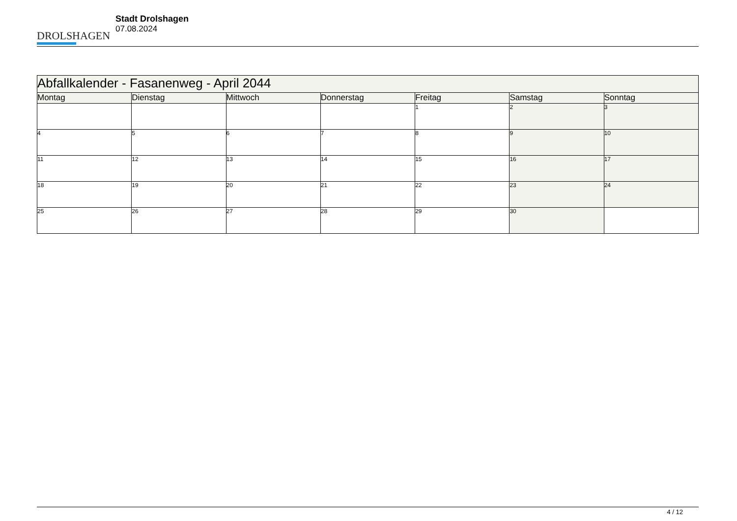DROLSHAGEN
Stadt Drolshagen
07.08.2024
| Abfallkalender - Fasanenweg - April 2044 | | | | | | |
| Montag | Dienstag | Mittwoch | Donnerstag | Freitag | Samstag | Sonntag |
| | | | | 1 | 2 | 3 |
| 4 | 5 | 6 | 7 | 8 | 9 | 10 |
| 11 | 12 | 13 | 14 | 15 | 16 | 17 |
| 18 | 19 | 20 | 21 | 22 | 23 | 24 |
| 25 | 26 | 27 | 28 | 29 | 30 | |
4 / 12